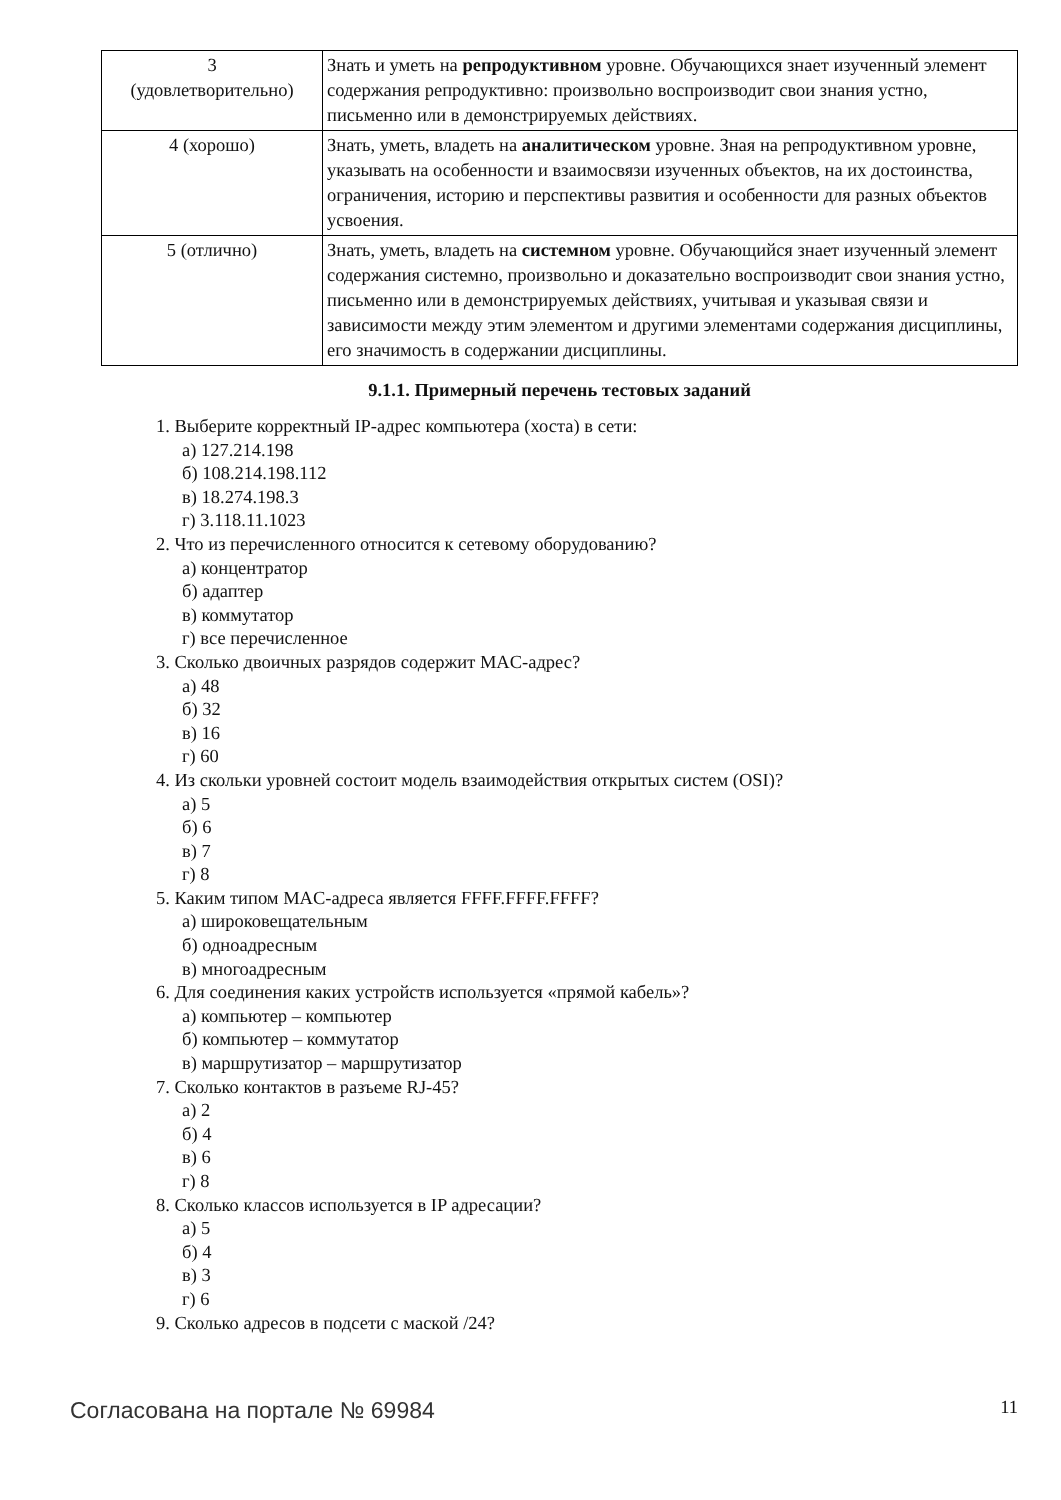| 3 (удовлетворительно) | Знать и уметь на репродуктивном уровне. Обучающихся знает изученный элемент содержания репродуктивно: произвольно воспроизводит свои знания устно, письменно или в демонстрируемых действиях. |
| 4 (хорошо) | Знать, уметь, владеть на аналитическом уровне. Зная на репродуктивном уровне, указывать на особенности и взаимосвязи изученных объектов, на их достоинства, ограничения, историю и перспективы развития и особенности для разных объектов усвоения. |
| 5 (отлично) | Знать, уметь, владеть на системном уровне. Обучающийся знает изученный элемент содержания системно, произвольно и доказательно воспроизводит свои знания устно, письменно или в демонстрируемых действиях, учитывая и указывая связи и зависимости между этим элементом и другими элементами содержания дисциплины, его значимость в содержании дисциплины. |
9.1.1. Примерный перечень тестовых заданий
1. Выберите корректный IP-адрес компьютера (хоста) в сети:
а) 127.214.198
б) 108.214.198.112
в) 18.274.198.3
г) 3.118.11.1023
2. Что из перечисленного относится к сетевому оборудованию?
а) концентратор
б) адаптер
в) коммутатор
г) все перечисленное
3. Сколько двоичных разрядов содержит MAC-адрес?
а) 48
б) 32
в) 16
г) 60
4. Из скольки уровней состоит модель взаимодействия открытых систем (OSI)?
а) 5
б) 6
в) 7
г) 8
5. Каким типом MAC-адреса является FFFF.FFFF.FFFF?
а) широковещательным
б) одноадресным
в) многоадресным
6. Для соединения каких устройств используется «прямой кабель»?
а) компьютер – компьютер
б) компьютер – коммутатор
в) маршрутизатор – маршрутизатор
7. Сколько контактов в разъеме RJ-45?
а) 2
б) 4
в) 6
г) 8
8. Сколько классов используется в IP адресации?
а) 5
б) 4
в) 3
г) 6
9. Сколько адресов в подсети с маской /24?
Согласована на портале № 69984 11